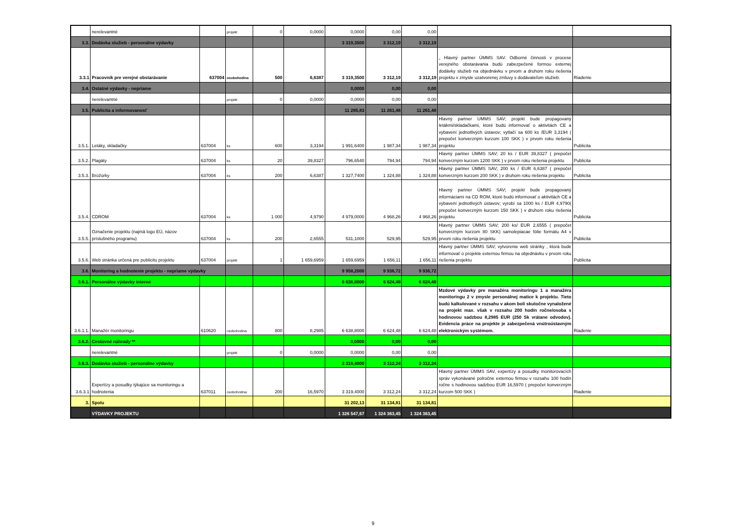| | nerelevantné | | projekt | 0 | 0,0000 | 0,0000 | 0,00 | 0,00 | | |
| 3.3. | Dodávka služieb - personálne výdavky | | | | | 3 319,3500 | 3 312,19 | 3 312,19 | | |
| 3.3.1 | Pracovník pre verejné obstarávanie | 637004 | osobohodina | 500 | 6,6387 | 3 319,3500 | 3 312,19 | 3 312,19 | „ Hlavný partner ÚMMS SAV. Odborné činnosti v procese verejného obstarávania budú zabezpečené formou externej dodávky služieb na objednávku v prvom a druhom roku riešenia projektu v zmysle uzatvorenej zmluvy s dodávateľom služieb. | Riadenie |
| 3.4. | Ostatné výdavky - nepriame | | | | | 0,0000 | 0,00 | 0,00 | | |
| | nerelevantné | | projekt | 0 | 0,0000 | 0,0000 | 0,00 | 0,00 | | |
| 3.5. | Publicita a informovanosť | | | | | 11 285,83 | 11 261,48 | 11 261,48 | | |
| 3.5.1. | Letáky, skladačky | 637004 | ks | 600 | 3,3194 | 1 991,6400 | 1 987,34 | 1 987,34 | Hlavný partner UMMS SAV; projekt bude propagovaný letákmi/skladačkami, ktoré budú informovať o aktivitách CE a vybavení jednotlivých ústavov; vytlačí sa 600 ks /EUR 3,3194 ( prepočet konverzným kurzom 100 SKK ) v prvom roku riešenia projektu | Publicita |
| 3.5.2. | Plagáty | 637004 | ks | 20 | 39,8327 | 796,6540 | 794,94 | 794,94 | Hlavný partner ÚMMS SAV; 20 ks / EUR 39,8327 ( prepočet konverzným kurzom 1200 SKK ) v prvom roku riešenia projektu | Publicita |
| 3.5.3. | Brožúrky | 637004 | ks | 200 | 6,6387 | 1 327,7400 | 1 324,88 | 1 324,88 | Hlavný partner ÚMMS SAV; 200 ks / EUR 6,6387 ( prepočet konverzným kurzom 200 SKK ) v druhom roku riešenia projektu | Publicita |
| 3.5.4. | CDROM | 637004 | ks | 1 000 | 4,9790 | 4 979,0000 | 4 968,26 | 4 968,26 | Hlavný partner ÚMMS SAV; projekt bude propagovaný informáciami na CD ROM, ktoré budú informovať o aktivitách CE a vybavení jednotlivých ústavov; vyrobí sa 1000 ks / EUR 4,9790( prepočet konverzným kurzom 150 SKK ) v druhom roku riešenia projektu | Publicita |
| 3.5.5. | Označenie projektu (najmä logo EÚ, názov príslušného programu) | 637004 | ks | 200 | 2,6555 | 531,1000 | 529,95 | 529,95 | Hlavný partner ÚMMS SAV; 200 ks/ EUR 2,6555 ( prepočet konverzným kurzom 80 SKK) samolepiacae fólie formátu A4 v prvom roku riešenia projektu | Publicita |
| 3.5.6. | Web stránka určená pre publicitu projektu | 637004 | projekt | 1 | 1 659,6959 | 1 659,6959 | 1 656,11 | 1 656,11 | Hlavný partner ÚMMS SAV; vytvorenie web stránky , ktorá bude informovať o projekte externou firmou na objednávku v prvom roku riešenia projektu | Publicita |
| 3.6. | Monitoring a hodnotenie projektu - nepriame výdavky | | | | | 9 958,2000 | 9 936,72 | 9 936,72 | | |
| 3.6.1. | Personálne výdavky interné | | | | | 6 638,8000 | 6 624,48 | 6 624,48 | | |
| 3.6.1.1. | Manažér monitoringu | 610620 | osobohodina | 800 | 8,2985 | 6 638,8000 | 6 624,48 | 6 624,48 | Mzdové výdavky pre manažéra monitoringu 1 a manažéra monitoringu 2 v zmysle personálnej matice k projektu. Tieto budú kalkulované v rozsahu v akom boli skutočne vynaložené na projekt max. však v rozsahu 200 hodín ročne/osoba s hodinovou sadzbou 8,2985 EUR (250 Sk vrátane odvodov). Evidencia práce na projekte je zabezpečená vnútroústavným elektronickým systémom. | Riadenie |
| 3.6.2. | Cestovné náhrady ** | | | | | 0,0000 | 0,00 | 0,00 | | |
| | nerelevantné | | projekt | 0 | 0,0000 | 0,0000 | 0,00 | 0,00 | | |
| 3.6.3. | Dodávka služieb - personálne výdavky | | | | | 3 319,4000 | 3 312,24 | 3 312,24 | | |
| 3.6.3.1 | Expertízy a posudky týkajúce sa monitoringu a hodnotenia | 637011 | osobohodina | 200 | 16,5970 | 3 319,4000 | 3 312,24 | 3 312,24 | Hlavný partner ÚMMS SAV, expertízy a posudky monitorovacích správ vykonávané polročne externou firmou v rozsahu 100 hodín ročne s hodinovou sadzbou EUR 16,5970 ( prepočet konverzným kurzom 500 SKK ) | Riadenie |
| 3. | Spolu | | | | | 31 202,13 | 31 134,81 | 31 134,81 | | |
| | VÝDAVKY PROJEKTU | | | | | 1 326 547,67 | 1 324 363,45 | 1 324 363,45 | | |
9